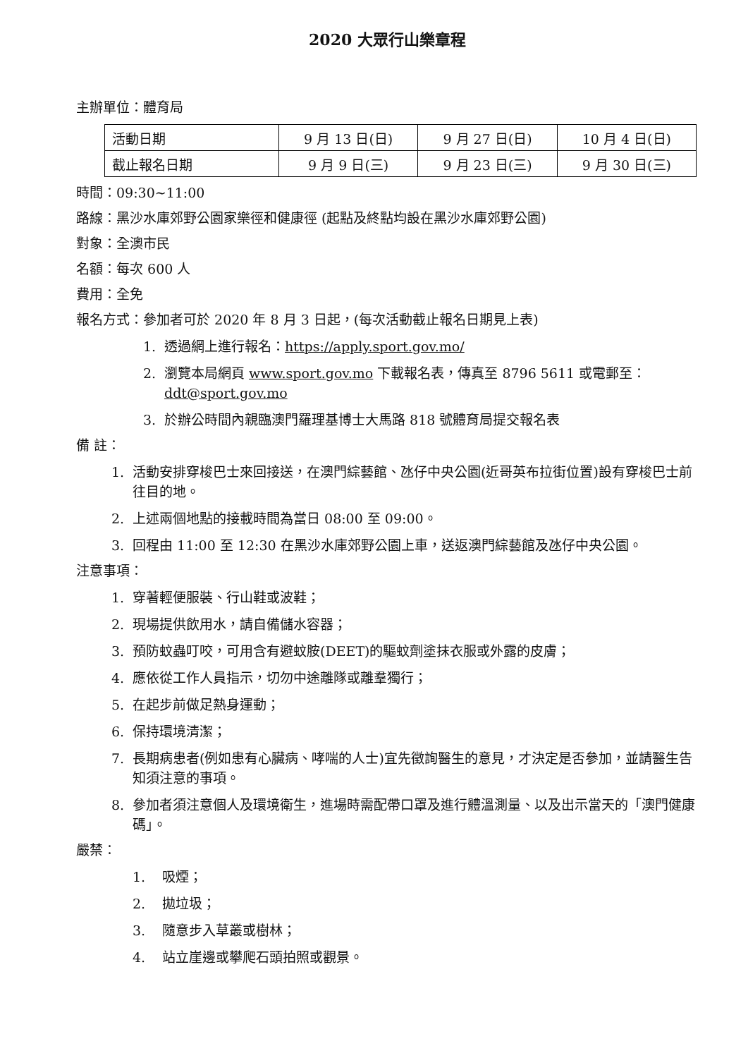2020 大眾行山樂章程
主辦單位：體育局
| 活動日期 | 9 月 13 日(日) | 9 月 27 日(日) | 10 月 4 日(日) |
| 截止報名日期 | 9 月 9 日(三) | 9 月 23 日(三) | 9 月 30 日(三) |
時間：09:30~11:00
路線：黑沙水庫郊野公園家樂徑和健康徑 (起點及終點均設在黑沙水庫郊野公園)
對象：全澳市民
名額：每次 600 人
費用：全免
報名方式：參加者可於 2020 年 8 月 3 日起，(每次活動截止報名日期見上表)
1. 透過網上進行報名：https://apply.sport.gov.mo/
2. 瀏覽本局網頁 www.sport.gov.mo 下載報名表，傳真至 8796 5611 或電郵至：ddt@sport.gov.mo
3. 於辦公時間內親臨澳門羅理基博士大馬路 818 號體育局提交報名表
備 註：
1. 活動安排穿梭巴士來回接送，在澳門綜藝館、氹仔中央公園(近哥英布拉街位置)設有穿梭巴士前往目的地。
2. 上述兩個地點的接載時間為當日 08:00 至 09:00。
3. 回程由 11:00 至 12:30 在黑沙水庫郊野公園上車，送返澳門綜藝館及氹仔中央公園。
注意事項：
1. 穿著輕便服裝、行山鞋或波鞋；
2. 現場提供飲用水，請自備儲水容器；
3. 預防蚊蟲叮咬，可用含有避蚊胺(DEET)的驅蚊劑塗抹衣服或外露的皮膚；
4. 應依從工作人員指示，切勿中途離隊或離羣獨行；
5. 在起步前做足熱身運動；
6. 保持環境清潔；
7. 長期病患者(例如患有心臟病、哮喘的人士)宜先徵詢醫生的意見，才決定是否參加，並請醫生告知須注意的事項。
8. 參加者須注意個人及環境衛生，進場時需配帶口罩及進行體溫測量、以及出示當天的「澳門健康碼」。
嚴禁：
1. 吸煙；
2. 拋垃圾；
3. 隨意步入草叢或樹林；
4. 站立崖邊或攀爬石頭拍照或觀景。